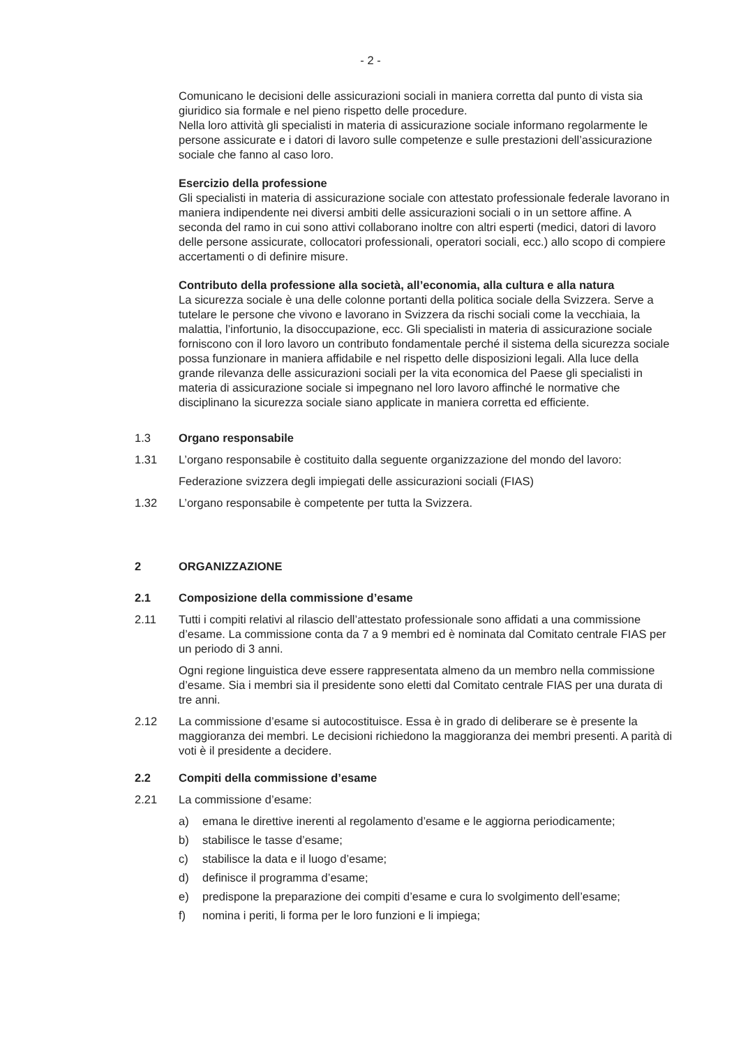- 2 -
Comunicano le decisioni delle assicurazioni sociali in maniera corretta dal punto di vista sia giuridico sia formale e nel pieno rispetto delle procedure.
Nella loro attività gli specialisti in materia di assicurazione sociale informano regolarmente le persone assicurate e i datori di lavoro sulle competenze e sulle prestazioni dell’assicurazione sociale che fanno al caso loro.
Esercizio della professione
Gli specialisti in materia di assicurazione sociale con attestato professionale federale lavorano in maniera indipendente nei diversi ambiti delle assicurazioni sociali o in un settore affine. A seconda del ramo in cui sono attivi collaborano inoltre con altri esperti (medici, datori di lavoro delle persone assicurate, collocatori professionali, operatori sociali, ecc.) allo scopo di compiere accertamenti o di definire misure.
Contributo della professione alla società, all’economia, alla cultura e alla natura
La sicurezza sociale è una delle colonne portanti della politica sociale della Svizzera. Serve a tutelare le persone che vivono e lavorano in Svizzera da rischi sociali come la vecchiaia, la malattia, l’infortunio, la disoccupazione, ecc. Gli specialisti in materia di assicurazione sociale forniscono con il loro lavoro un contributo fondamentale perché il sistema della sicurezza sociale possa funzionare in maniera affidabile e nel rispetto delle disposizioni legali. Alla luce della grande rilevanza delle assicurazioni sociali per la vita economica del Paese gli specialisti in materia di assicurazione sociale si impegnano nel loro lavoro affinché le normative che disciplinano la sicurezza sociale siano applicate in maniera corretta ed efficiente.
1.3 Organo responsabile
1.31 L’organo responsabile è costituito dalla seguente organizzazione del mondo del lavoro:
Federazione svizzera degli impiegati delle assicurazioni sociali (FIAS)
1.32 L’organo responsabile è competente per tutta la Svizzera.
2 ORGANIZZAZIONE
2.1 Composizione della commissione d’esame
2.11 Tutti i compiti relativi al rilascio dell’attestato professionale sono affidati a una commissione d’esame. La commissione conta da 7 a 9 membri ed è nominata dal Comitato centrale FIAS per un periodo di 3 anni.
Ogni regione linguistica deve essere rappresentata almeno da un membro nella commissione d’esame. Sia i membri sia il presidente sono eletti dal Comitato centrale FIAS per una durata di tre anni.
2.12 La commissione d’esame si autocostituisce. Essa è in grado di deliberare se è presente la maggioranza dei membri. Le decisioni richiedono la maggioranza dei membri presenti. A parità di voti è il presidente a decidere.
2.2 Compiti della commissione d’esame
2.21 La commissione d’esame:
a) emana le direttive inerenti al regolamento d’esame e le aggiorna periodicamente;
b) stabilisce le tasse d’esame;
c) stabilisce la data e il luogo d’esame;
d) definisce il programma d’esame;
e) predispone la preparazione dei compiti d’esame e cura lo svolgimento dell’esame;
f) nomina i periti, li forma per le loro funzioni e li impiega;